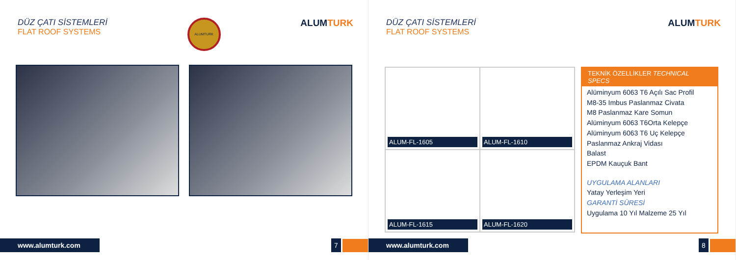DÜZ ÇATI SİSTEMLERİ
FLAT ROOF SYSTEMS
ALUMTURK
ALUMTURK
www.alumturk.com
7
DÜZ ÇATI SİSTEMLERİ
FLAT ROOF SYSTEMS
ALUMTURK
ALUM-FL-1605
ALUM-FL-1610
ALUM-FL-1615
ALUM-FL-1620
TEKNİK ÖZELLİKLER TECHNICAL SPECS
Alüminyum 6063 T6 Açılı Sac Profil
M8-35 Imbus Paslanmaz Civata
M8 Paslanmaz Kare Somun
Alüminyum 6063 T6Orta Kelepçe
Alüminyum 6063 T6 Uç Kelepçe
Paslanmaz Ankraj Vidası
Balast
EPDM Kauçuk Bant
UYGULAMA ALANLARI
Yatay Yerleşim Yeri
GARANTİ SÜRESİ
Uygulama 10 Yıl Malzeme 25 Yıl
www.alumturk.com
8